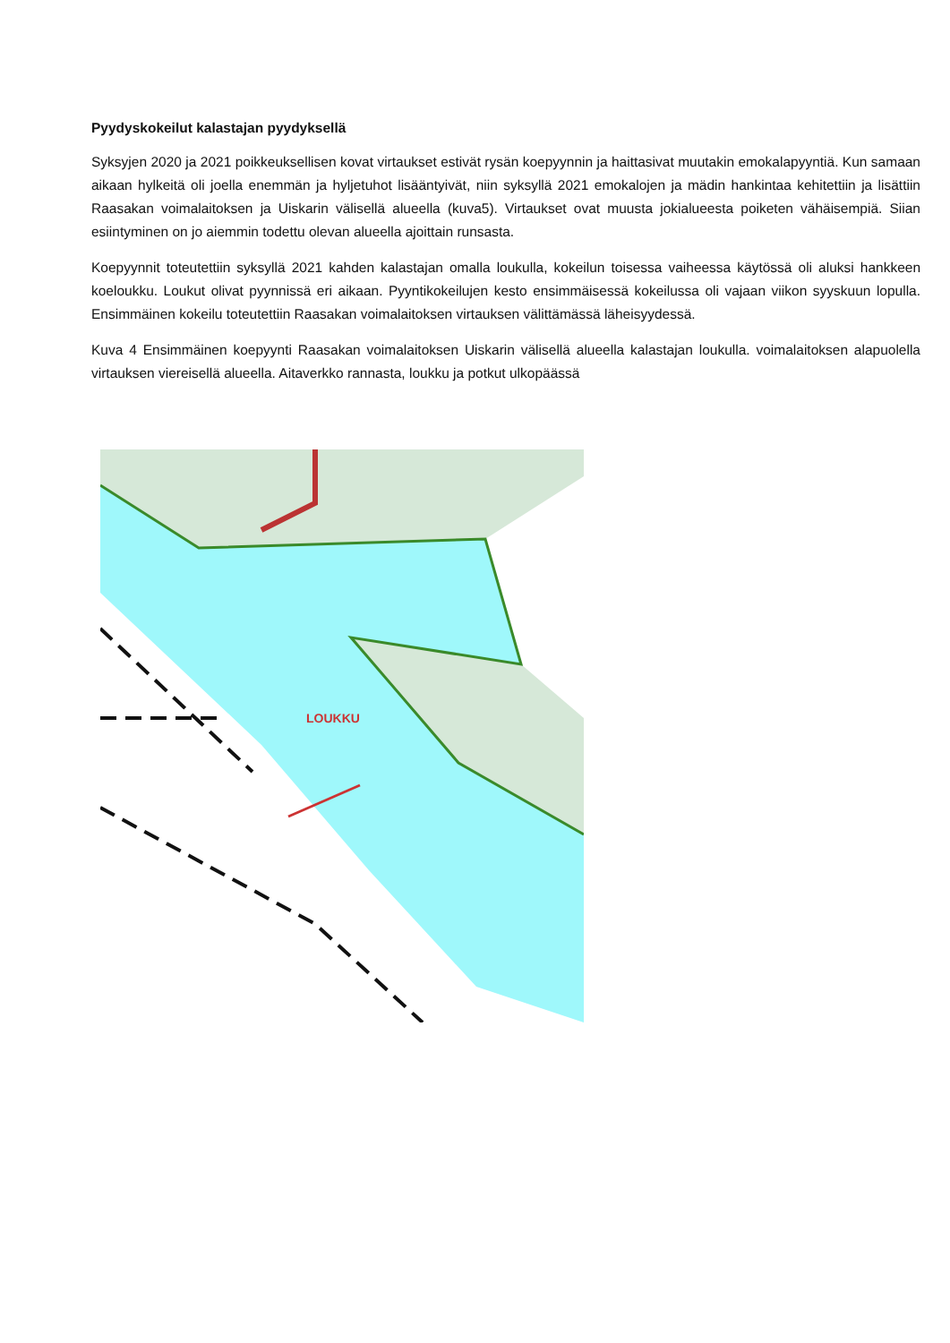Pyydyskokeilut kalastajan pyydyksellä
Syksyjen 2020 ja 2021 poikkeuksellisen kovat virtaukset estivät rysän koepyynnin ja haittasivat muutakin emokalapyyntiä. Kun samaan aikaan hylkeitä oli joella enemmän ja hyljetuhot lisääntyivät, niin syksyllä 2021 emokalojen ja mädin hankintaa kehitettiin ja lisättiin Raasakan voimalaitoksen ja Uiskarin välisellä alueella (kuva5). Virtaukset ovat muusta jokialueesta poiketen vähäisempiä. Siian esiintyminen on jo aiemmin todettu olevan alueella ajoittain runsasta.
Koepyynnit toteutettiin syksyllä 2021 kahden kalastajan omalla loukulla, kokeilun toisessa vaiheessa käytössä oli aluksi hankkeen koeloukku. Loukut olivat pyynnissä eri aikaan. Pyyntikokeilujen kesto ensimmäisessä kokeilussa oli vajaan viikon syyskuun lopulla. Ensimmäinen kokeilu toteutettiin Raasakan voimalaitoksen virtauksen välittämässä läheisyydessä.
Kuva 4 Ensimmäinen koepyynti Raasakan voimalaitoksen Uiskarin välisellä alueella kalastajan loukulla. voimalaitoksen alapuolella virtauksen viereisellä alueella. Aitaverkko rannasta, loukku ja potkut ulkopäässä
LOUKKU